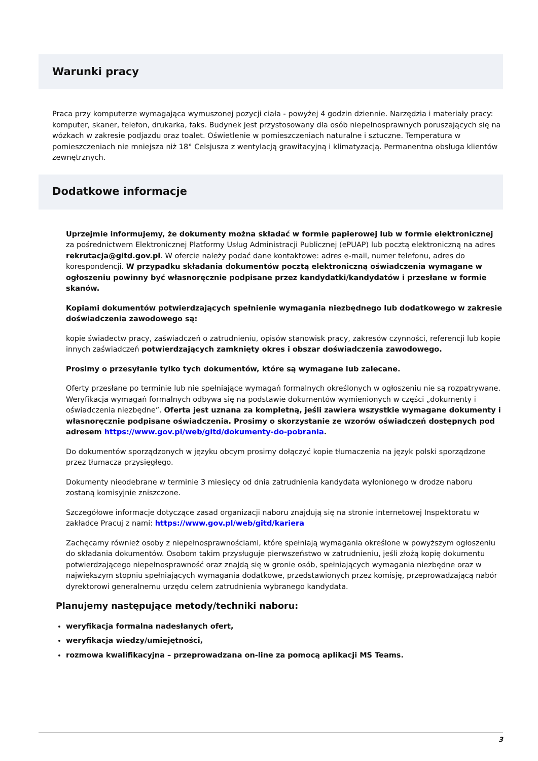Warunki pracy
Praca przy komputerze wymagająca wymuszonej pozycji ciała - powyżej 4 godzin dziennie. Narzędzia i materiały pracy: komputer, skaner, telefon, drukarka, faks. Budynek jest przystosowany dla osób niepełnosprawnych poruszających się na wózkach w zakresie podjazdu oraz toalet. Oświetlenie w pomieszczeniach naturalne i sztuczne. Temperatura w pomieszczeniach nie mniejsza niż 18° Celsjusza z wentylacją grawitacyjną i klimatyzacją. Permanentna obsługa klientów zewnętrznych.
Dodatkowe informacje
Uprzejmie informujemy, że dokumenty można składać w formie papierowej lub w formie elektronicznej za pośrednictwem Elektronicznej Platformy Usług Administracji Publicznej (ePUAP) lub pocztą elektroniczną na adres rekrutacja@gitd.gov.pl. W ofercie należy podać dane kontaktowe: adres e-mail, numer telefonu, adres do korespondencji. W przypadku składania dokumentów pocztą elektroniczną oświadczenia wymagane w ogłoszeniu powinny być własnoręcznie podpisane przez kandydatki/kandydatów i przesłane w formie skanów.
Kopiami dokumentów potwierdzających spełnienie wymagania niezbędnego lub dodatkowego w zakresie doświadczenia zawodowego są:
kopie świadectw pracy, zaświadczeń o zatrudnieniu, opisów stanowisk pracy, zakresów czynności, referencji lub kopie innych zaświadczeń potwierdzających zamknięty okres i obszar doświadczenia zawodowego.
Prosimy o przesyłanie tylko tych dokumentów, które są wymagane lub zalecane.
Oferty przesłane po terminie lub nie spełniające wymagań formalnych określonych w ogłoszeniu nie są rozpatrywane. Weryfikacja wymagań formalnych odbywa się na podstawie dokumentów wymienionych w części „dokumenty i oświadczenia niezbędne”. Oferta jest uznana za kompletną, jeśli zawiera wszystkie wymagane dokumenty i własnoręcznie podpisane oświadczenia. Prosimy o skorzystanie ze wzorów oświadczeń dostępnych pod adresem https://www.gov.pl/web/gitd/dokumenty-do-pobrania.
Do dokumentów sporządzonych w języku obcym prosimy dołączyć kopie tłumaczenia na język polski sporządzone przez tłumacza przysięgłego.
Dokumenty nieodebrane w terminie 3 miesięcy od dnia zatrudnienia kandydata wyłonionego w drodze naboru zostaną komisyjnie zniszczone.
Szczegółowe informacje dotyczące zasad organizacji naboru znajdują się na stronie internetowej Inspektoratu w zakładce Pracuj z nami: https://www.gov.pl/web/gitd/kariera
Zachęcamy również osoby z niepełnosprawnościami, które spełniają wymagania określone w powyższym ogłoszeniu do składania dokumentów. Osobom takim przysługuje pierwszeństwo w zatrudnieniu, jeśli złożą kopię dokumentu potwierdzającego niepełnosprawność oraz znajdą się w gronie osób, spełniających wymagania niezbędne oraz w największym stopniu spełniających wymagania dodatkowe, przedstawionych przez komisję, przeprowadzającą nabór dyrektorowi generalnemu urzędu celem zatrudnienia wybranego kandydata.
Planujemy następujące metody/techniki naboru:
weryfikacja formalna nadesłanych ofert,
weryfikacja wiedzy/umiejętności,
rozmowa kwalifikacyjna – przeprowadzana on-line za pomocą aplikacji MS Teams.
3